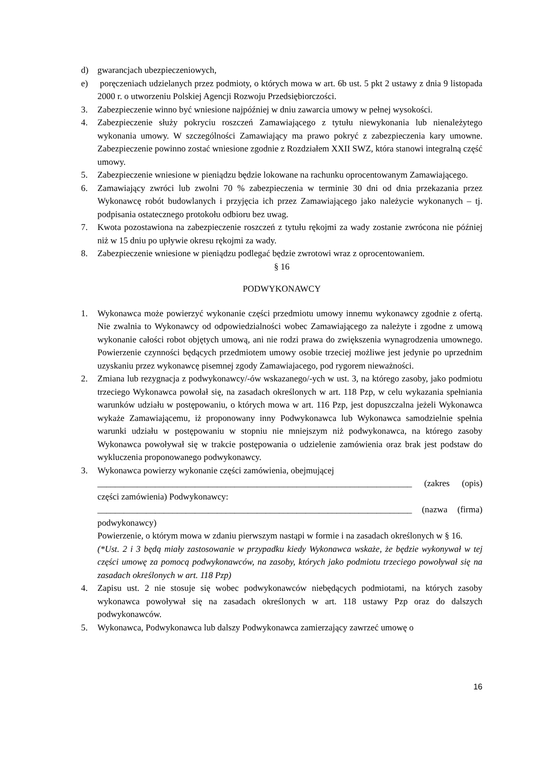d) gwarancjach ubezpieczeniowych,
e) poręczeniach udzielanych przez podmioty, o których mowa w art. 6b ust. 5 pkt 2 ustawy z dnia 9 listopada 2000 r. o utworzeniu Polskiej Agencji Rozwoju Przedsiębiorczości.
3. Zabezpieczenie winno być wniesione najpóźniej w dniu zawarcia umowy w pełnej wysokości.
4. Zabezpieczenie służy pokryciu roszczeń Zamawiającego z tytułu niewykonania lub nienależytego wykonania umowy. W szczególności Zamawiający ma prawo pokryć z zabezpieczenia kary umowne. Zabezpieczenie powinno zostać wniesione zgodnie z Rozdziałem XXII SWZ, która stanowi integralną część umowy.
5. Zabezpieczenie wniesione w pieniądzu będzie lokowane na rachunku oprocentowanym Zamawiającego.
6. Zamawiający zwróci lub zwolni 70 % zabezpieczenia w terminie 30 dni od dnia przekazania przez Wykonawcę robót budowlanych i przyjęcia ich przez Zamawiającego jako należycie wykonanych – tj. podpisania ostatecznego protokołu odbioru bez uwag.
7. Kwota pozostawiona na zabezpieczenie roszczeń z tytułu rękojmi za wady zostanie zwrócona nie później niż w 15 dniu po upływie okresu rękojmi za wady.
8. Zabezpieczenie wniesione w pieniądzu podlegać będzie zwrotowi wraz z oprocentowaniem.
§ 16
PODWYKONAWCY
1. Wykonawca może powierzyć wykonanie części przedmiotu umowy innemu wykonawcy zgodnie z ofertą. Nie zwalnia to Wykonawcy od odpowiedzialności wobec Zamawiającego za należyte i zgodne z umową wykonanie całości robot objętych umową, ani nie rodzi prawa do zwiększenia wynagrodzenia umownego. Powierzenie czynności będących przedmiotem umowy osobie trzeciej możliwe jest jedynie po uprzednim uzyskaniu przez wykonawcę pisemnej zgody Zamawiajacego, pod rygorem nieważności.
2. Zmiana lub rezygnacja z podwykonawcy/-ów wskazanego/-ych w ust. 3, na którego zasoby, jako podmiotu trzeciego Wykonawca powołał się, na zasadach określonych w art. 118 Pzp, w celu wykazania spełniania warunków udziału w postępowaniu, o których mowa w art. 116 Pzp, jest dopuszczalna jeżeli Wykonawca wykaże Zamawiającemu, iż proponowany inny Podwykonawca lub Wykonawca samodzielnie spełnia warunki udziału w postępowaniu w stopniu nie mniejszym niż podwykonawca, na którego zasoby Wykonawca powoływał się w trakcie postępowania o udzielenie zamówienia oraz brak jest podstaw do wykluczenia proponowanego podwykonawcy.
3. Wykonawca powierzy wykonanie części zamówienia, obejmującej
_______________________________________________________________________ (zakres (opis) części zamówienia) Podwykonawcy:
_______________________________________________________________________ (nazwa (firma) podwykonawcy)
Powierzenie, o którym mowa w zdaniu pierwszym nastąpi w formie i na zasadach określonych w § 16.
(*Ust. 2 i 3 będą miały zastosowanie w przypadku kiedy Wykonawca wskaże, że będzie wykonywał w tej części umowę za pomocą podwykonawców, na zasoby, których jako podmiotu trzeciego powoływał się na zasadach określonych w art. 118 Pzp)
4. Zapisu ust. 2 nie stosuje się wobec podwykonawców niebędących podmiotami, na których zasoby wykonawca powoływał się na zasadach określonych w art. 118 ustawy Pzp oraz do dalszych podwykonawców.
5. Wykonawca, Podwykonawca lub dalszy Podwykonawca zamierzający zawrzeć umowę o
16